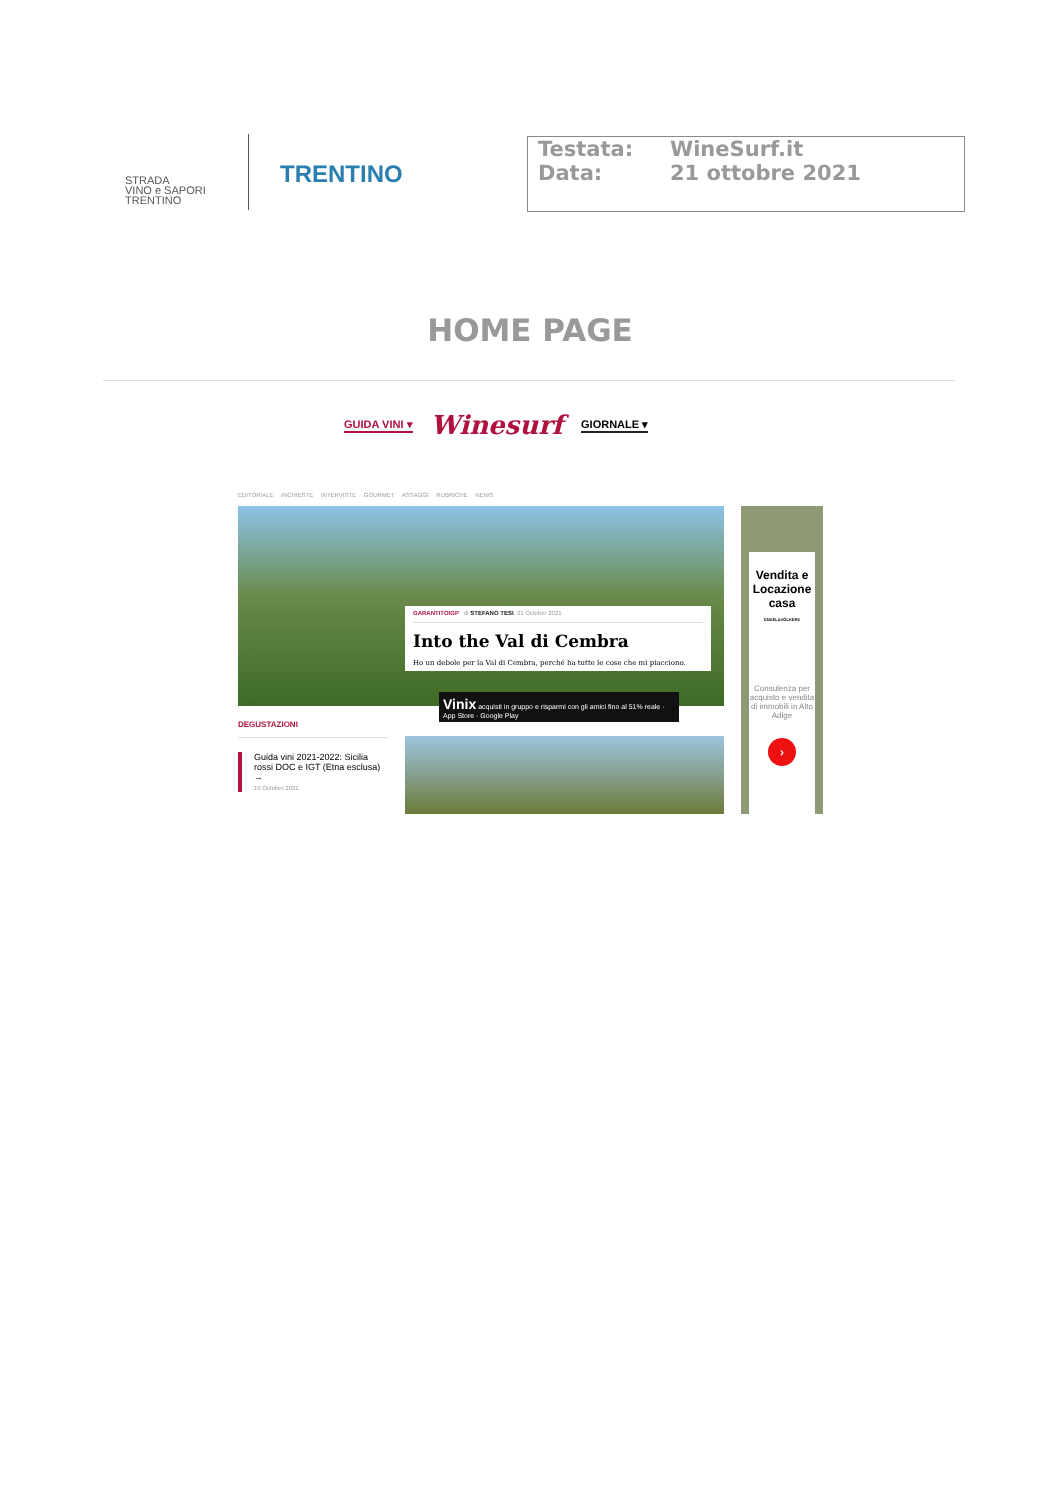STRADA
VINO e SAPORI
TRENTINO
TRENTINO
Testata: WineSurf.it
Data: 21 ottobre 2021
HOME PAGE
GUIDA VINI ▾ Winesurf GIORNALE ▾
EDITORIALE INCHIESTE INTERVISTE GOURMET ASSAGGI RUBRICHE NEWS
GARANTITOIGP di STEFANO TESI, 21 October 2021
Into the Val di Cembra
Ho un debole per la Val di Cembra, perché ha tutte le cose che mi piacciono.
Vinix acquisti in gruppo e risparmi con gli amici fino al 51% reale · App Store · Google Play
DEGUSTAZIONI
Guida vini 2021-2022: Sicilia rossi DOC e IGT (Etna esclusa) →
19 October 2021
Vendita e Locazione casa
ENGEL&VÖLKERS
Consulenza per acquisto e vendita di immobili in Alto Adige
›